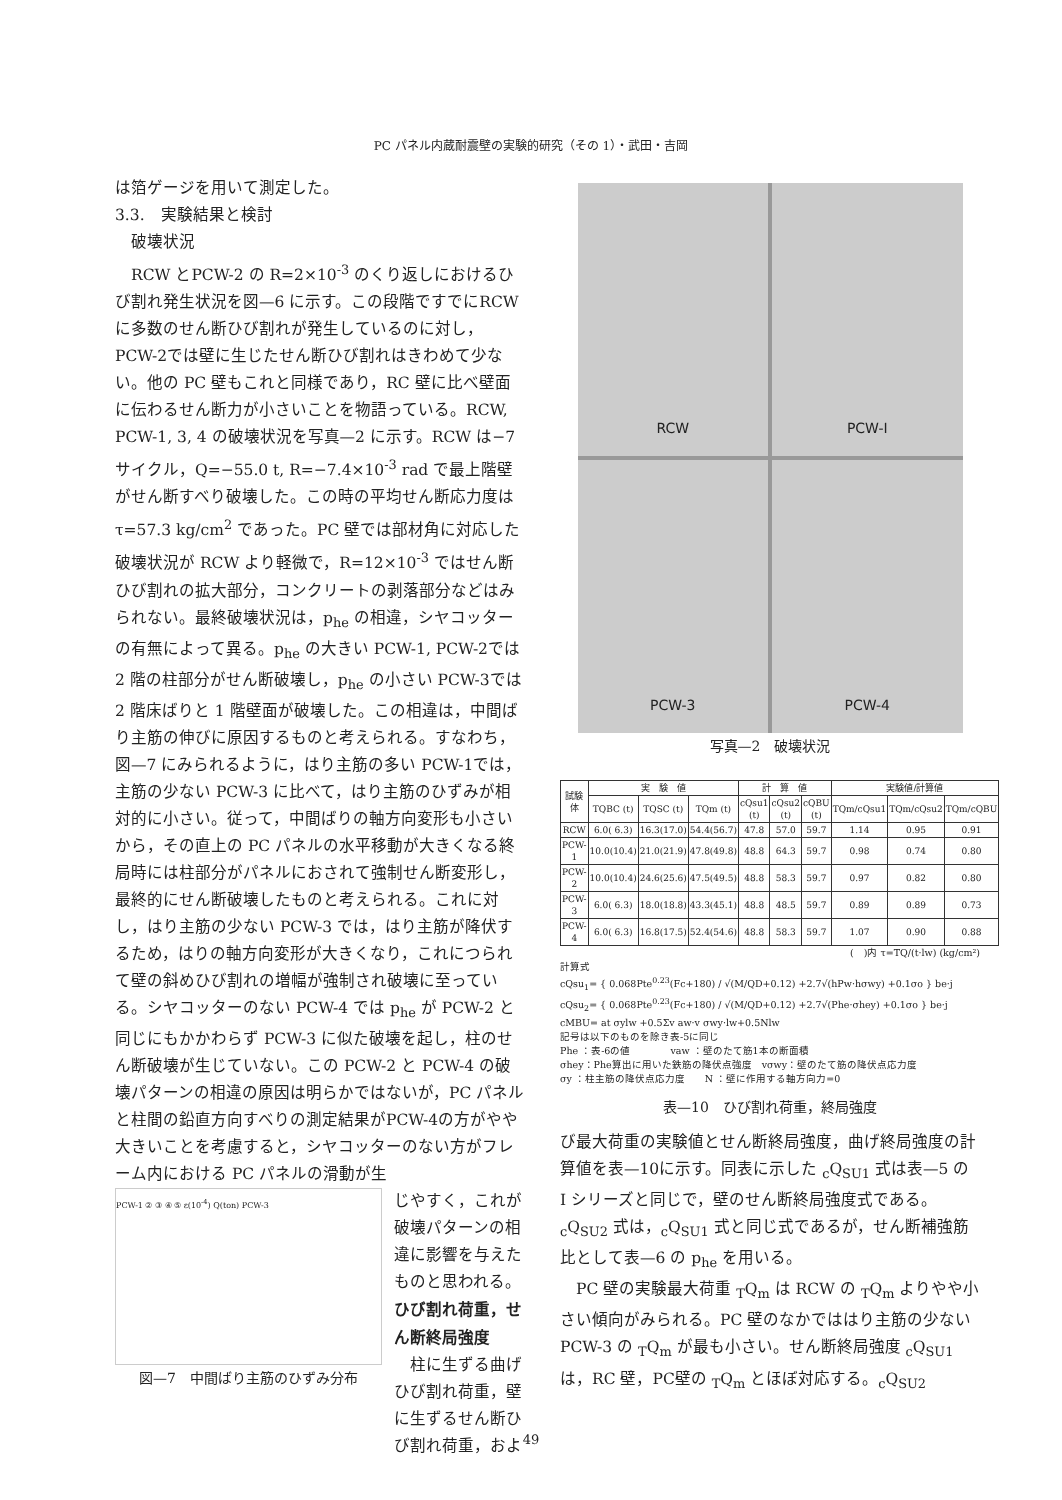PC パネル内蔵耐震壁の実験的研究（その 1）・武田・吉岡
は箔ゲージを用いて測定した。
3.3.　実験結果と検討
　破壊状況
　RCW とPCW-2 の R=2×10<sup>-3</sup> のくり返しにおけるひび割れ発生状況を図—6 に示す。この段階ですでにRCWに多数のせん断ひび割れが発生しているのに対し，PCW-2では壁に生じたせん断ひび割れはきわめて少ない。他の PC 壁もこれと同様であり，RC 壁に比べ壁面に伝わるせん断力が小さいことを物語っている。RCW, PCW-1, 3, 4 の破壊状況を写真—2 に示す。RCW は−7サイクル，Q=−55.0 t, R=−7.4×10<sup>-3</sup> rad で最上階壁がせん断すべり破壊した。この時の平均せん断応力度は τ=57.3 kg/cm<sup>2</sup> であった。PC 壁では部材角に対応した破壊状況が RCW より軽微で，R=12×10<sup>-3</sup> ではせん断ひび割れの拡大部分，コンクリートの剥落部分などはみられない。最終破壊状況は，p<sub>he</sub> の相違，シヤコッターの有無によって異る。p<sub>he</sub> の大きい PCW-1, PCW-2では 2 階の柱部分がせん断破壊し，p<sub>he</sub> の小さい PCW-3では 2 階床ばりと 1 階壁面が破壊した。この相違は，中間ばり主筋の伸びに原因するものと考えられる。すなわち，図—7 にみられるように，はり主筋の多い PCW-1では，主筋の少ない PCW-3 に比べて，はり主筋のひずみが相対的に小さい。従って，中間ばりの軸方向変形も小さいから，その直上の PC パネルの水平移動が大きくなる終局時には柱部分がパネルにおされて強制せん断変形し，最終的にせん断破壊したものと考えられる。これに対し，はり主筋の少ない PCW-3 では，はり主筋が降伏するため，はりの軸方向変形が大きくなり，これにつられて壁の斜めひび割れの増幅が強制され破壊に至っている。シヤコッターのない PCW-4 では p<sub>he</sub> が PCW-2 と同じにもかかわらず PCW-3 に似た破壊を起し，柱のせん断破壊が生じていない。この PCW-2 と PCW-4 の破壊パターンの相違の原因は明らかではないが，PC パネルと柱間の鉛直方向すべりの測定結果がPCW-4の方がやや大きいことを考慮すると，シヤコッターのない方がフレーム内における PC パネルの滑動が生
PCW-1 ② ③ ④ ⑤ ε(10<sup>-4</sup>) Q(ton) PCW-3
図—7　中間ばり主筋のひずみ分布
じやすく，これが破壊パターンの相違に影響を与えたものと思われる。
ひび割れ荷重，せん断終局強度
　柱に生ずる曲げひび割れ荷重，壁に生ずるせん断ひび割れ荷重，およ
RCW
PCW-I
PCW-3
PCW-4
写真—2　破壊状況
| 試験体 | 実 験 値 | | | 計 算 値 | | | 実験値/計算値 | | |
| --- | --- | --- | --- | --- | --- | --- | --- | --- | --- |
| | TQBC (t) | TQSC (t) | TQm (t) | cQsu1 (t) | cQsu2 (t) | cQBU (t) | TQm/cQsu1 | TQm/cQsu2 | TQm/cQBU |
| RCW | 6.0( 6.3) | 16.3(17.0) | 54.4(56.7) | 47.8 | 57.0 | 59.7 | 1.14 | 0.95 | 0.91 |
| PCW-1 | 10.0(10.4) | 21.0(21.9) | 47.8(49.8) | 48.8 | 64.3 | 59.7 | 0.98 | 0.74 | 0.80 |
| PCW-2 | 10.0(10.4) | 24.6(25.6) | 47.5(49.5) | 48.8 | 58.3 | 59.7 | 0.97 | 0.82 | 0.80 |
| PCW-3 | 6.0( 6.3) | 18.0(18.8) | 43.3(45.1) | 48.8 | 48.5 | 59.7 | 0.89 | 0.89 | 0.73 |
| PCW-4 | 6.0( 6.3) | 16.8(17.5) | 52.4(54.6) | 48.8 | 58.3 | 59.7 | 1.07 | 0.90 | 0.88 |
(　)内 τ=TQ/(t·lw) (kg/cm²)
計算式
cQsu<sub>1</sub>= { 0.068Pte<sup>0.23</sup>(Fc+180) / √(M/QD+0.12) +2.7√(hPw·hσwy) +0.1σo } be·j
cQsu<sub>2</sub>= { 0.068Pte<sup>0.23</sup>(Fc+180) / √(M/QD+0.12) +2.7√(Phe·σhey) +0.1σo } be·j
cMBU= at σylw +0.5Σv aw·v σwy·lw+0.5Nlw
記号は以下のものを除き表-5に同じ
Phe ：表-6の値　　　　vaw ：壁のたて筋1本の断面積
σhey：Phe算出に用いた鉄筋の降伏点強度　vσwy：壁のたて筋の降伏点応力度
σy ：柱主筋の降伏点応力度　　N ：壁に作用する軸方向力=0
表—10　ひび割れ荷重，終局強度
び最大荷重の実験値とせん断終局強度，曲げ終局強度の計算値を表—10に示す。同表に示した <sub>c</sub>Q<sub>SU1</sub> 式は表—5 の I シリーズと同じで，壁のせん断終局強度式である。<sub>c</sub>Q<sub>SU2</sub> 式は，<sub>c</sub>Q<sub>SU1</sub> 式と同じ式であるが，せん断補強筋比として表—6 の p<sub>he</sub> を用いる。
　PC 壁の実験最大荷重 <sub>T</sub>Q<sub>m</sub> は RCW の <sub>T</sub>Q<sub>m</sub> よりやや小さい傾向がみられる。PC 壁のなかでははり主筋の少ない PCW-3 の <sub>T</sub>Q<sub>m</sub> が最も小さい。せん断終局強度 <sub>c</sub>Q<sub>SU1</sub> は，RC 壁，PC壁の <sub>T</sub>Q<sub>m</sub> とほぼ対応する。<sub>c</sub>Q<sub>SU2</sub>
49